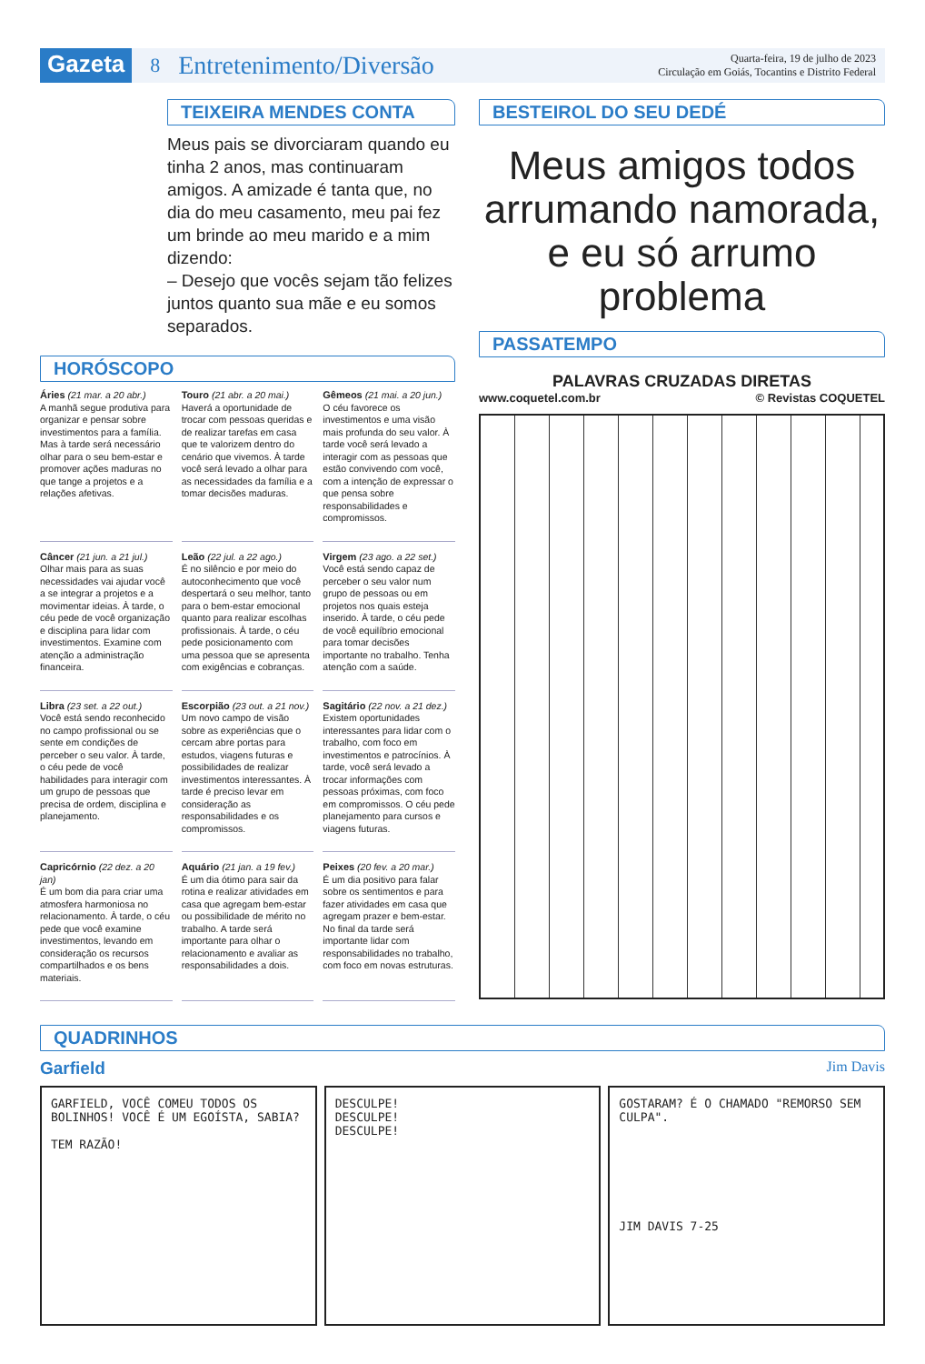Gazeta 8 Entretenimento/Diversão Quarta-feira, 19 de julho de 2023
Circulação em Goiás, Tocantins e Distrito Federal
TEIXEIRA MENDES CONTA
Meus pais se divorciaram quando eu tinha 2 anos, mas continuaram amigos. A amizade é tanta que, no dia do meu casamento, meu pai fez um brinde ao meu marido e a mim dizendo:
– Desejo que vocês sejam tão felizes juntos quanto sua mãe e eu somos separados.
HORÓSCOPO
Áries (21 mar. a 20 abr.)
A manhã segue produtiva para organizar e pensar sobre investimentos para a família. Mas à tarde será necessário olhar para o seu bem-estar e promover ações maduras no que tange a projetos e a relações afetivas.
Touro (21 abr. a 20 mai.)
Haverá a oportunidade de trocar com pessoas queridas e de realizar tarefas em casa que te valorizem dentro do cenário que vivemos. À tarde você será levado a olhar para as necessidades da família e a tomar decisões maduras.
Gêmeos (21 mai. a 20 jun.)
O céu favorece os investimentos e uma visão mais profunda do seu valor. À tarde você será levado a interagir com as pessoas que estão convivendo com você, com a intenção de expressar o que pensa sobre responsabilidades e compromissos.
Câncer (21 jun. a 21 jul.)
Olhar mais para as suas necessidades vai ajudar você a se integrar a projetos e a movimentar ideias. À tarde, o céu pede de você organização e disciplina para lidar com investimentos. Examine com atenção a administração financeira.
Leão (22 jul. a 22 ago.)
É no silêncio e por meio do autoconhecimento que você despertará o seu melhor, tanto para o bem-estar emocional quanto para realizar escolhas profissionais. À tarde, o céu pede posicionamento com uma pessoa que se apresenta com exigências e cobranças.
Virgem (23 ago. a 22 set.)
Você está sendo capaz de perceber o seu valor num grupo de pessoas ou em projetos nos quais esteja inserido. À tarde, o céu pede de você equilíbrio emocional para tomar decisões importante no trabalho. Tenha atenção com a saúde.
Libra (23 set. a 22 out.)
Você está sendo reconhecido no campo profissional ou se sente em condições de perceber o seu valor. À tarde, o céu pede de você habilidades para interagir com um grupo de pessoas que precisa de ordem, disciplina e planejamento.
Escorpião (23 out. a 21 nov.)
Um novo campo de visão sobre as experiências que o cercam abre portas para estudos, viagens futuras e possibilidades de realizar investimentos interessantes. À tarde é preciso levar em consideração as responsabilidades e os compromissos.
Sagitário (22 nov. a 21 dez.)
Existem oportunidades interessantes para lidar com o trabalho, com foco em investimentos e patrocínios. À tarde, você será levado a trocar informações com pessoas próximas, com foco em compromissos. O céu pede planejamento para cursos e viagens futuras.
Capricórnio (22 dez. a 20 jan)
É um bom dia para criar uma atmosfera harmoniosa no relacionamento. À tarde, o céu pede que você examine investimentos, levando em consideração os recursos compartilhados e os bens materiais.
Aquário (21 jan. a 19 fev.)
É um dia ótimo para sair da rotina e realizar atividades em casa que agregam bem-estar ou possibilidade de mérito no trabalho. A tarde será importante para olhar o relacionamento e avaliar as responsabilidades a dois.
Peixes (20 fev. a 20 mar.)
É um dia positivo para falar sobre os sentimentos e para fazer atividades em casa que agregam prazer e bem-estar. No final da tarde será importante lidar com responsabilidades no trabalho, com foco em novas estruturas.
BESTEIROL DO SEU DEDÉ
Meus amigos todos arrumando namorada, e eu só arrumo problema
PASSATEMPO
PALAVRAS CRUZADAS DIRETAS
www.coquetel.com.br © Revistas COQUETEL
QUADRINHOS
Garfield Jim Davis
GARFIELD, VOCÊ COMEU TODOS OS BOLINHOS! VOCÊ É UM EGOÍSTA, SABIA?
TEM RAZÃO!
DESCULPE!
DESCULPE!
DESCULPE!
GOSTARAM? É O CHAMADO "REMORSO SEM CULPA".
JIM DAVIS 7-25